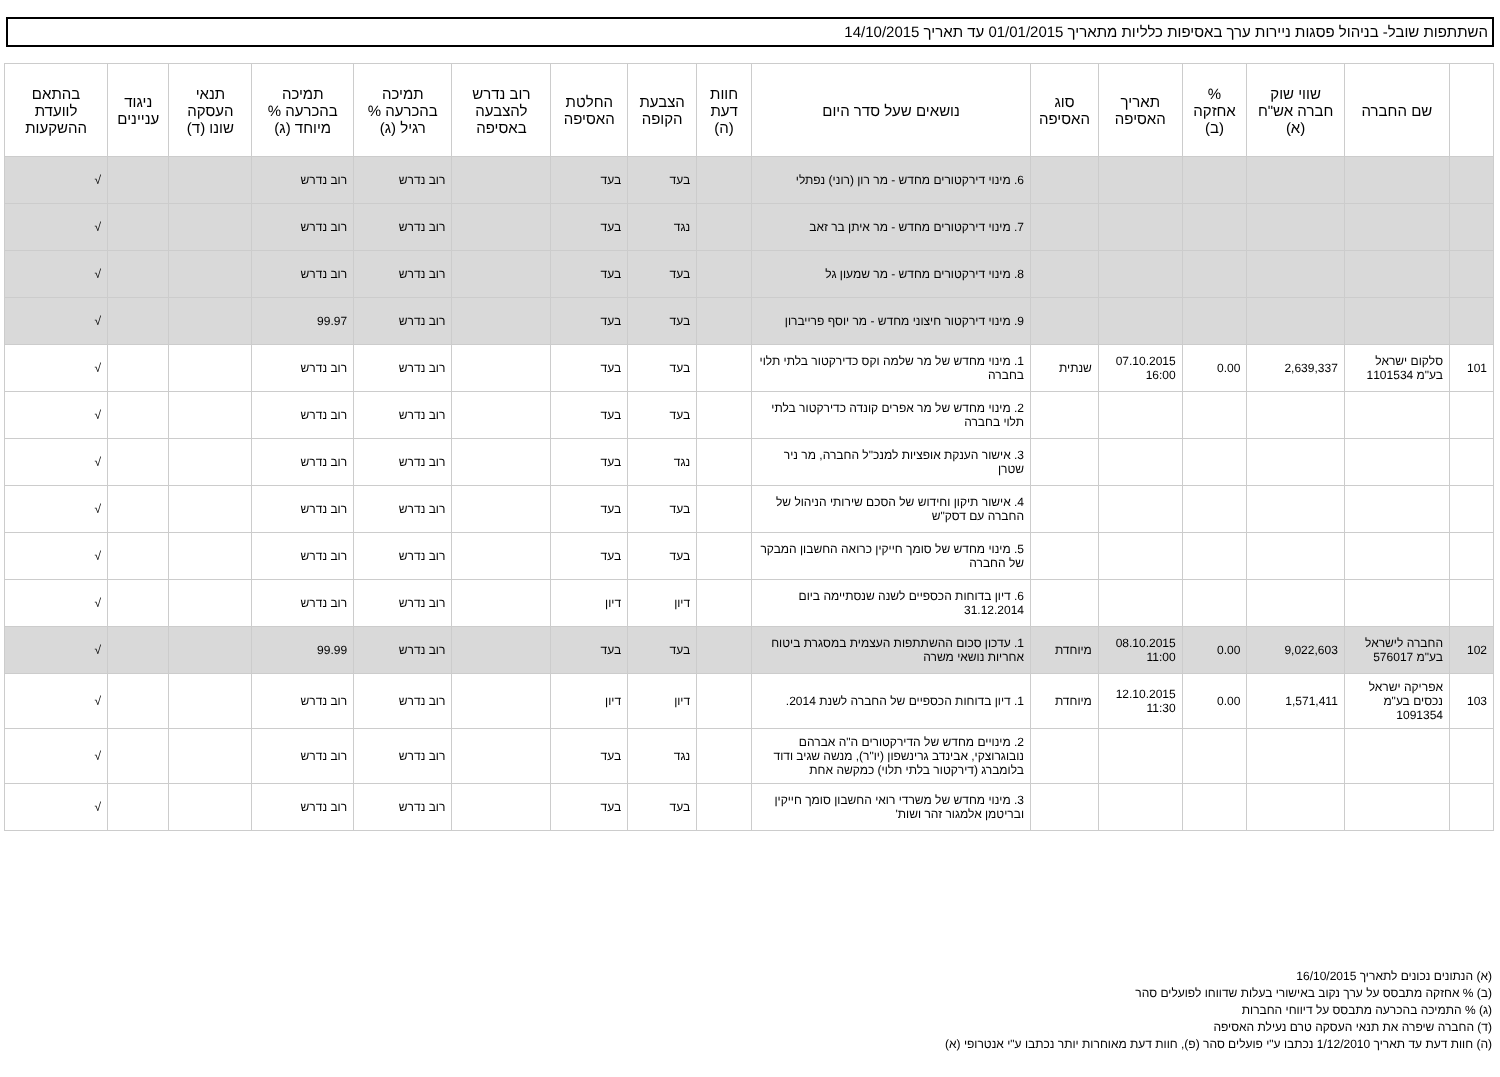השתתפות שובל- בניהול פסגות ניירות ערך באסיפות כלליות מתאריך 01/01/2015 עד תאריך 14/10/2015
| | שם החברה | שווי שוק חברה אש"ח (א) | % אחזקה (ב) | תאריך האסיפה | סוג האסיפה | נושאים שעל סדר היום | חוות דעת (ה) | הצבעת הקופה | החלטת האסיפה | רוב נדרש להצבעה באסיפה | תמיכה בהכרעה % רגיל (ג) | תמיכה בהכרעה % מיוחד (ג) | תנאי העסקה שונו (ד) | ניגוד עניינים | בהתאם לוועדת ההשקעות |
| --- | --- | --- | --- | --- | --- | --- | --- | --- | --- | --- | --- | --- | --- | --- | --- |
| | | | | | | 6. מינוי דירקטורים מחדש - מר רון (רוני) נפתלי | | בעד | בעד | | רוב נדרש | רוב נדרש | | | √ |
| | | | | | | 7. מינוי דירקטורים מחדש - מר איתן בר זאב | | נגד | בעד | | רוב נדרש | רוב נדרש | | | √ |
| | | | | | | 8. מינוי דירקטורים מחדש - מר שמעון גל | | בעד | בעד | | רוב נדרש | רוב נדרש | | | √ |
| | | | | | | 9. מינוי דירקטור חיצוני מחדש - מר יוסף פרייברון | | בעד | בעד | | רוב נדרש | 99.97 | | | √ |
| 101 | סלקום ישראל בע"מ 1101534 | 2,639,337 | 0.00 | 07.10.2015 16:00 | שנתית | 1. מינוי מחדש של מר שלמה וקס כדירקטור בלתי תלוי בחברה | | בעד | בעד | | רוב נדרש | רוב נדרש | | | √ |
| | | | | | | 2. מינוי מחדש של מר אפרים קונדה כדירקטור בלתי תלוי בחברה | | בעד | בעד | | רוב נדרש | רוב נדרש | | | √ |
| | | | | | | 3. אישור הענקת אופציות למנכ"ל החברה, מר ניר שטרן | | נגד | בעד | | רוב נדרש | רוב נדרש | | | √ |
| | | | | | | 4. אישור תיקון וחידוש של הסכם שירותי הניהול של החברה עם דסק"ש | | בעד | בעד | | רוב נדרש | רוב נדרש | | | √ |
| | | | | | | 5. מינוי מחדש של סומך חייקין כרואה החשבון המבקר של החברה | | בעד | בעד | | רוב נדרש | רוב נדרש | | | √ |
| | | | | | | 6. דיון בדוחות הכספיים לשנה שנסתיימה ביום 31.12.2014 | | דיון | דיון | | רוב נדרש | רוב נדרש | | | √ |
| 102 | החברה לישראל בע"מ 576017 | 9,022,603 | 0.00 | 08.10.2015 11:00 | מיוחדת | 1. עדכון סכום ההשתתפות העצמית במסגרת ביטוח אחריות נושאי משרה | | בעד | בעד | | רוב נדרש | 99.99 | | | √ |
| 103 | אפריקה ישראל נכסים בע"מ 1091354 | 1,571,411 | 0.00 | 12.10.2015 11:30 | מיוחדת | 1. דיון בדוחות הכספיים של החברה לשנת 2014. | | דיון | דיון | | רוב נדרש | רוב נדרש | | | √ |
| | | | | | | 2. מינויים מחדש של הדירקטורים ה"ה אברהם נובוגרוצקי, אבינדב גרינשפון (יו"ר), מנשה שגיב ודוד בלומברג (דירקטור בלתי תלוי) כמקשה אחת | | נגד | בעד | | רוב נדרש | רוב נדרש | | | √ |
| | | | | | | 3. מינוי מחדש של משרדי רואי החשבון סומך חייקין ובריטמן אלמגור זהר ושות' | | בעד | בעד | | רוב נדרש | רוב נדרש | | | √ |
(א) הנתונים נכונים לתאריך 16/10/2015
(ב) % אחזקה מתבסס על ערך נקוב באישורי בעלות שדווחו לפועלים סהר
(ג) % התמיכה בהכרעה מתבסס על דיווחי החברות
(ד) החברה שיפרה את תנאי העסקה טרם נעילת האסיפה
(ה) חוות דעת עד תאריך 1/12/2010 נכתבו ע"י פועלים סהר (פ), חוות דעת מאוחרות יותר נכתבו ע"י אנטרופי (א)